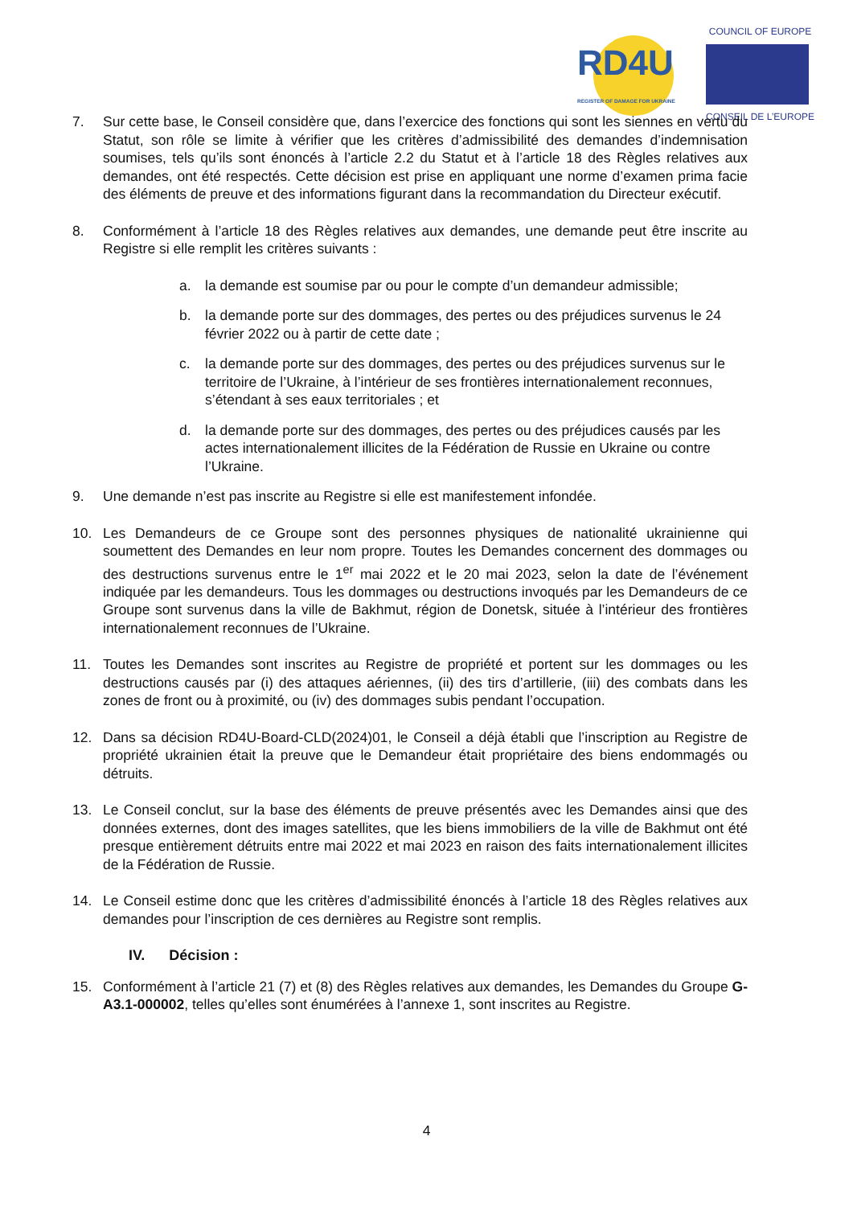RD4U REGISTER OF DAMAGE FOR UKRAINE
COUNCIL OF EUROPE
CONSEIL DE L’EUROPE
7. Sur cette base, le Conseil considère que, dans l’exercice des fonctions qui sont les siennes en vertu du Statut, son rôle se limite à vérifier que les critères d’admissibilité des demandes d’indemnisation soumises, tels qu’ils sont énoncés à l’article 2.2 du Statut et à l’article 18 des Règles relatives aux demandes, ont été respectés. Cette décision est prise en appliquant une norme d’examen prima facie des éléments de preuve et des informations figurant dans la recommandation du Directeur exécutif.
8. Conformément à l’article 18 des Règles relatives aux demandes, une demande peut être inscrite au Registre si elle remplit les critères suivants :
a. la demande est soumise par ou pour le compte d’un demandeur admissible;
b. la demande porte sur des dommages, des pertes ou des préjudices survenus le 24 février 2022 ou à partir de cette date ;
c. la demande porte sur des dommages, des pertes ou des préjudices survenus sur le territoire de l’Ukraine, à l’intérieur de ses frontières internationalement reconnues, s’étendant à ses eaux territoriales ; et
d. la demande porte sur des dommages, des pertes ou des préjudices causés par les actes internationalement illicites de la Fédération de Russie en Ukraine ou contre l’Ukraine.
9. Une demande n’est pas inscrite au Registre si elle est manifestement infondée.
10. Les Demandeurs de ce Groupe sont des personnes physiques de nationalité ukrainienne qui soumettent des Demandes en leur nom propre. Toutes les Demandes concernent des dommages ou des destructions survenus entre le 1<sup>er</sup> mai 2022 et le 20 mai 2023, selon la date de l’événement indiquée par les demandeurs. Tous les dommages ou destructions invoqués par les Demandeurs de ce Groupe sont survenus dans la ville de Bakhmut, région de Donetsk, située à l’intérieur des frontières internationalement reconnues de l’Ukraine.
11. Toutes les Demandes sont inscrites au Registre de propriété et portent sur les dommages ou les destructions causés par (i) des attaques aériennes, (ii) des tirs d’artillerie, (iii) des combats dans les zones de front ou à proximité, ou (iv) des dommages subis pendant l’occupation.
12. Dans sa décision RD4U-Board-CLD(2024)01, le Conseil a déjà établi que l’inscription au Registre de propriété ukrainien était la preuve que le Demandeur était propriétaire des biens endommagés ou détruits.
13. Le Conseil conclut, sur la base des éléments de preuve présentés avec les Demandes ainsi que des données externes, dont des images satellites, que les biens immobiliers de la ville de Bakhmut ont été presque entièrement détruits entre mai 2022 et mai 2023 en raison des faits internationalement illicites de la Fédération de Russie.
14. Le Conseil estime donc que les critères d’admissibilité énoncés à l’article 18 des Règles relatives aux demandes pour l’inscription de ces dernières au Registre sont remplis.
IV. Décision :
15. Conformément à l’article 21 (7) et (8) des Règles relatives aux demandes, les Demandes du Groupe G-A3.1-000002, telles qu’elles sont énumérées à l’annexe 1, sont inscrites au Registre.
4